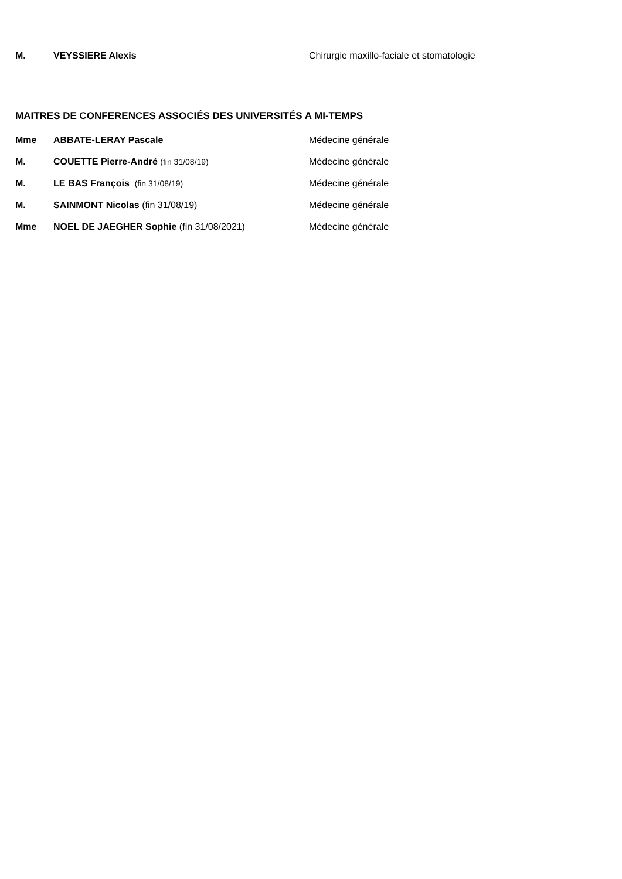M. VEYSSIERE Alexis Chirurgie maxillo-faciale et stomatologie
MAITRES DE CONFERENCES ASSOCIÉS DES UNIVERSITÉS A MI-TEMPS
Mme ABBATE-LERAY Pascale Médecine générale
M. COUETTE Pierre-André (fin 31/08/19) Médecine générale
M. LE BAS François (fin 31/08/19) Médecine générale
M. SAINMONT Nicolas (fin 31/08/19) Médecine générale
Mme NOEL DE JAEGHER Sophie (fin 31/08/2021) Médecine générale